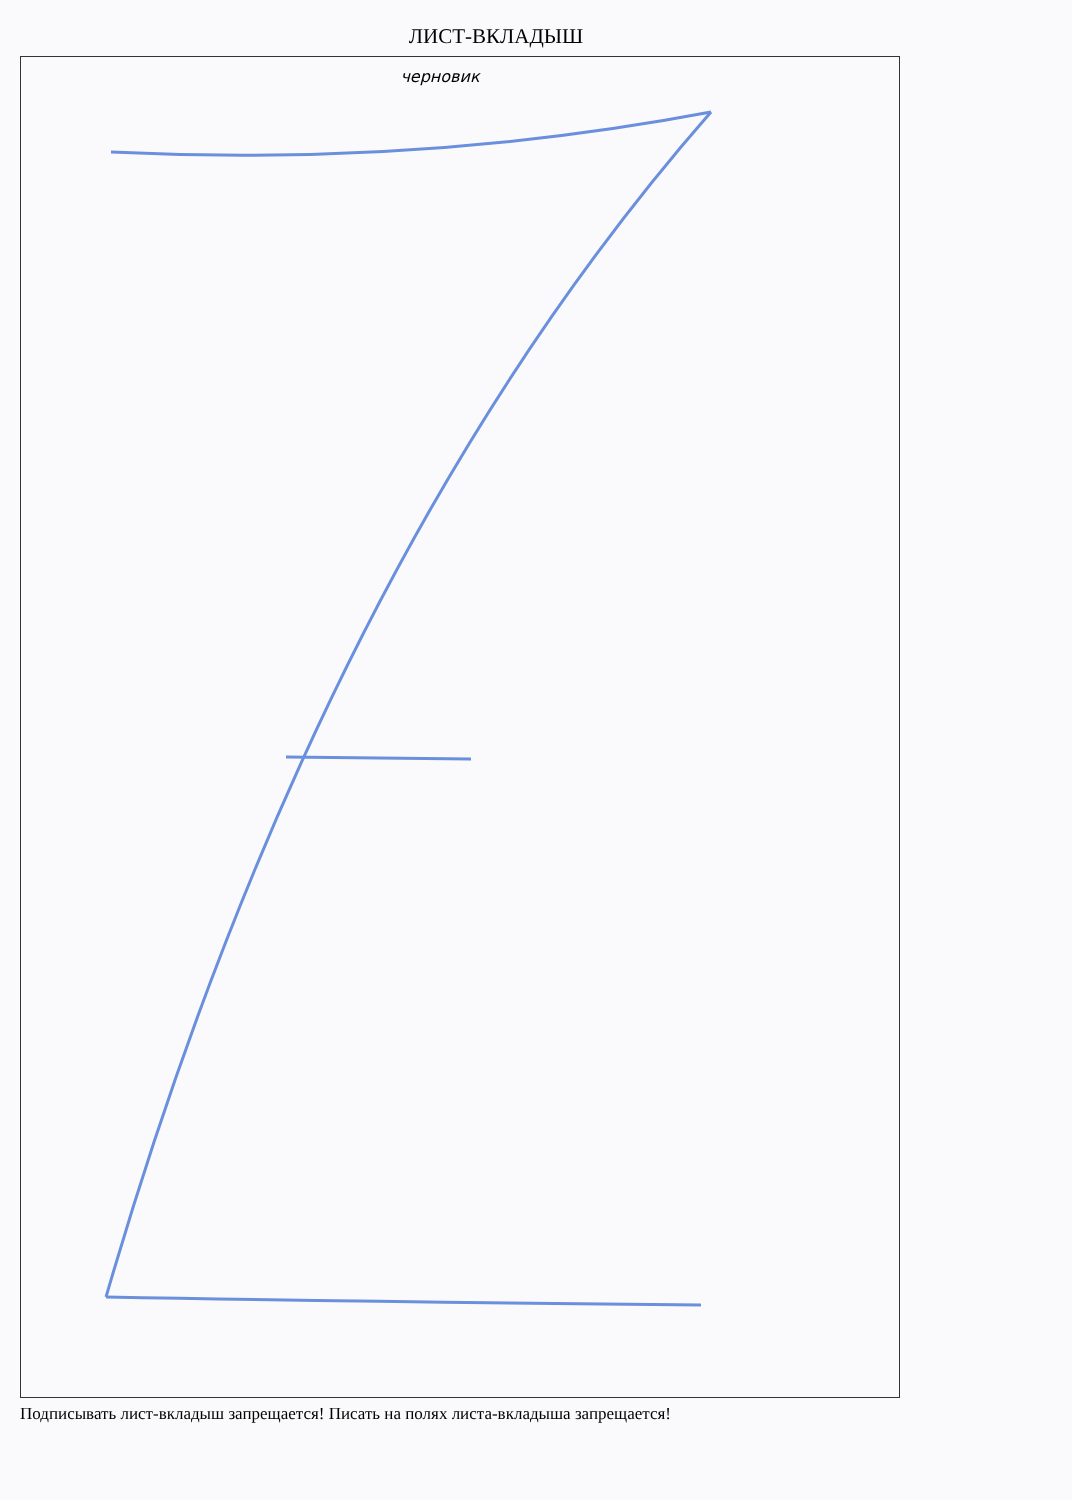ЛИСТ-ВКЛАДЫШ
черновик
Подписывать лист-вкладыш запрещается! Писать на полях листа-вкладыша запрещается!